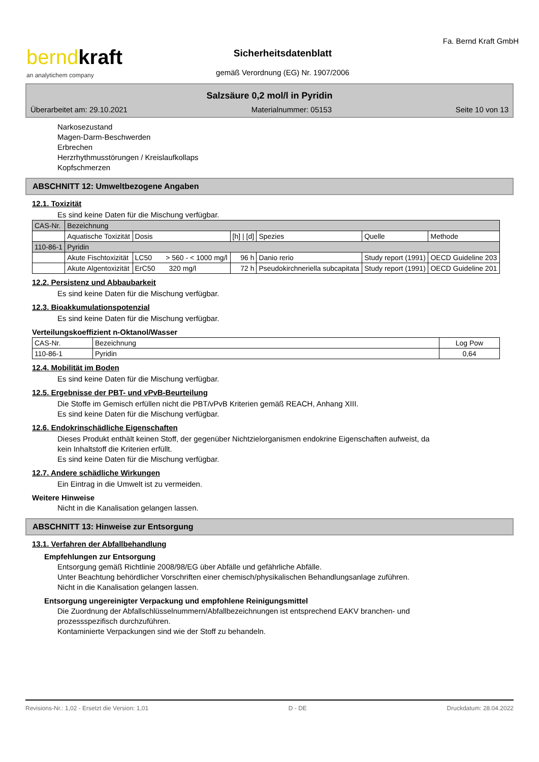berndkraft
an analytichem company
Sicherheitsdatenblatt
gemäß Verordnung (EG) Nr. 1907/2006
Fa. Bernd Kraft GmbH
Salzsäure 0,2 mol/l in Pyridin
Überarbeitet am: 29.10.2021 Materialnummer: 05153 Seite 10 von 13
Narkosezustand
Magen-Darm-Beschwerden
Erbrechen
Herzrhythmusstörungen / Kreislaufkollaps
Kopfschmerzen
ABSCHNITT 12: Umweltbezogene Angaben
12.1. Toxizität
Es sind keine Daten für die Mischung verfügbar.
| CAS-Nr. | Bezeichnung | | | | | |
| | Aquatische Toxizität | Dosis | [h] / [d] | Spezies | Quelle | Methode |
| 110-86-1 | Pyridin | | | | | |
| | Akute Fischtoxizität | LC50 > 560 - < 1000 mg/l | 96 h | Danio rerio | Study report (1991) | OECD Guideline 203 |
| | Akute Algentoxizität | ErC50 320 mg/l | 72 h | Pseudokirchneriella subcapitata | Study report (1991) | OECD Guideline 201 |
12.2. Persistenz und Abbaubarkeit
Es sind keine Daten für die Mischung verfügbar.
12.3. Bioakkumulationspotenzial
Es sind keine Daten für die Mischung verfügbar.
Verteilungskoeffizient n-Oktanol/Wasser
| CAS-Nr. | Bezeichnung | Log Pow |
| 110-86-1 | Pyridin | 0,64 |
12.4. Mobilität im Boden
Es sind keine Daten für die Mischung verfügbar.
12.5. Ergebnisse der PBT- und vPvB-Beurteilung
Die Stoffe im Gemisch erfüllen nicht die PBT/vPvB Kriterien gemäß REACH, Anhang XIII.
Es sind keine Daten für die Mischung verfügbar.
12.6. Endokrinschädliche Eigenschaften
Dieses Produkt enthält keinen Stoff, der gegenüber Nichtzielorganismen endokrine Eigenschaften aufweist, da
kein Inhaltstoff die Kriterien erfüllt.
Es sind keine Daten für die Mischung verfügbar.
12.7. Andere schädliche Wirkungen
Ein Eintrag in die Umwelt ist zu vermeiden.
Weitere Hinweise
Nicht in die Kanalisation gelangen lassen.
ABSCHNITT 13: Hinweise zur Entsorgung
13.1. Verfahren der Abfallbehandlung
Empfehlungen zur Entsorgung
Entsorgung gemäß Richtlinie 2008/98/EG über Abfälle und gefährliche Abfälle.
Unter Beachtung behördlicher Vorschriften einer chemisch/physikalischen Behandlungsanlage zuführen.
Nicht in die Kanalisation gelangen lassen.
Entsorgung ungereinigter Verpackung und empfohlene Reinigungsmittel
Die Zuordnung der Abfallschlüsselnummern/Abfallbezeichnungen ist entsprechend EAKV branchen- und
prozessspezifisch durchzuführen.
Kontaminierte Verpackungen sind wie der Stoff zu behandeln.
Revisions-Nr.: 1,02 - Ersetzt die Version: 1,01 D - DE Druckdatum: 28.04.2022